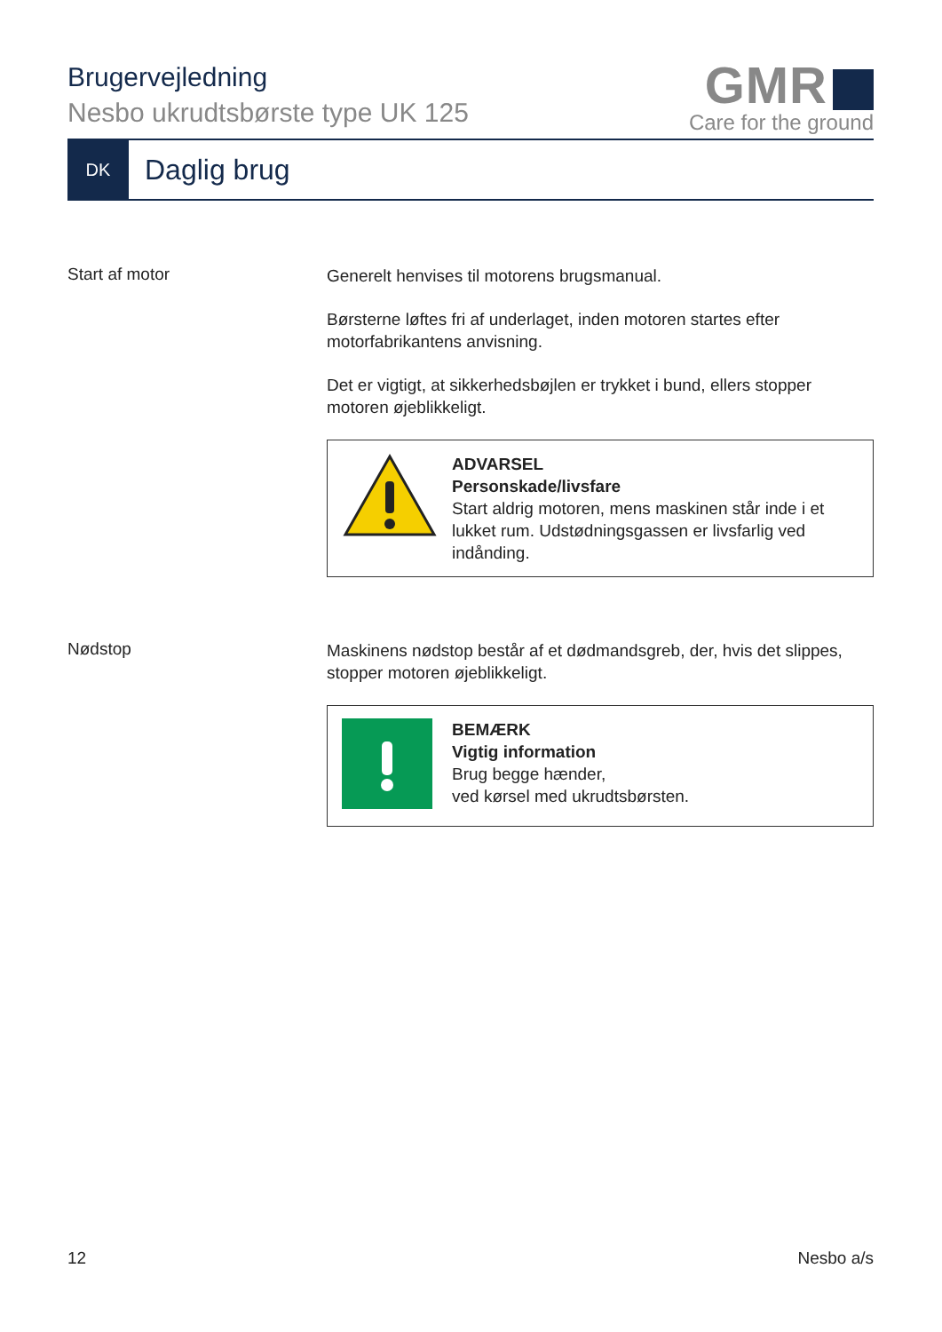Brugervejledning
Nesbo ukrudtsbørste type UK 125
GMR
Care for the ground
DK
Daglig brug
Start af motor
Generelt henvises til motorens brugsmanual.
Børsterne løftes fri af underlaget, inden motoren startes efter motorfabrikantens anvisning.
Det er vigtigt, at sikkerhedsbøjlen er trykket i bund, ellers stopper motoren øjeblikkeligt.
ADVARSEL
Personskade/livsfare
Start aldrig motoren, mens maskinen står inde i et lukket rum. Udstødningsgassen er livsfarlig ved indånding.
Nødstop
Maskinens nødstop består af et dødmandsgreb, der, hvis det slippes, stopper motoren øjeblikkeligt.
BEMÆRK
Vigtig information
Brug begge hænder,
ved kørsel med ukrudtsbørsten.
12 Nesbo a/s